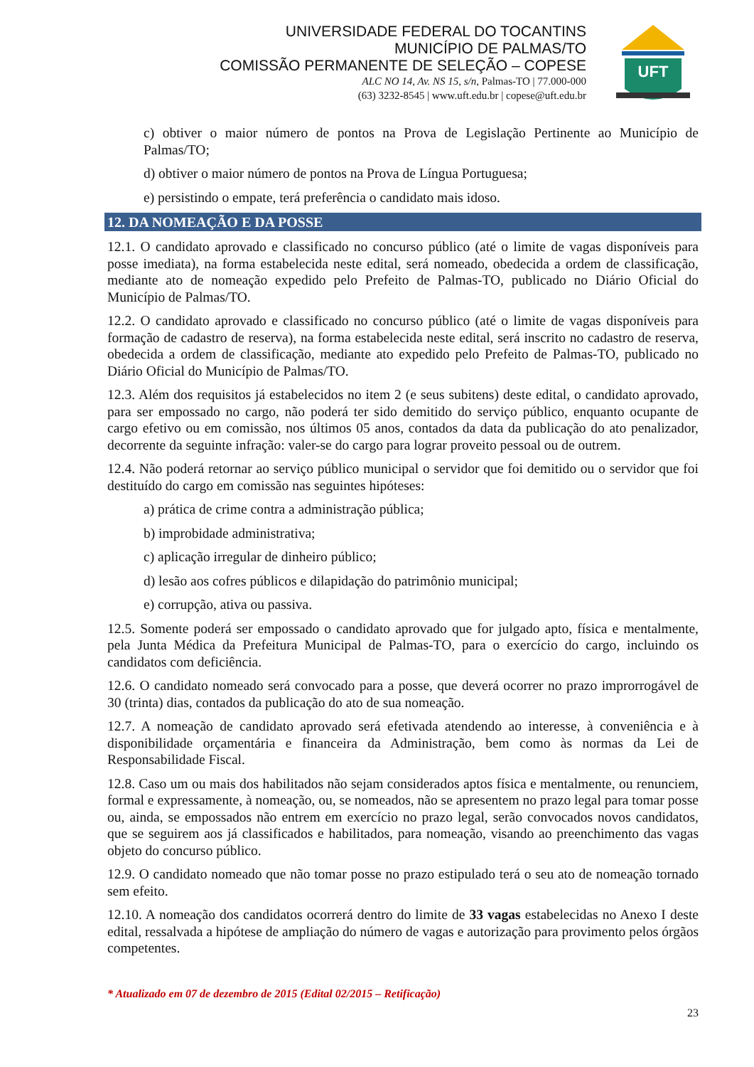UNIVERSIDADE FEDERAL DO TOCANTINS
MUNICÍPIO DE PALMAS/TO
COMISSÃO PERMANENTE DE SELEÇÃO – COPESE
ALC NO 14, Av. NS 15, s/n, Palmas-TO | 77.000-000
(63) 3232-8545 | www.uft.edu.br | copese@uft.edu.br
UFT
c) obtiver o maior número de pontos na Prova de Legislação Pertinente ao Município de Palmas/TO;
d) obtiver o maior número de pontos na Prova de Língua Portuguesa;
e) persistindo o empate, terá preferência o candidato mais idoso.
12. DA NOMEAÇÃO E DA POSSE
12.1. O candidato aprovado e classificado no concurso público (até o limite de vagas disponíveis para posse imediata), na forma estabelecida neste edital, será nomeado, obedecida a ordem de classificação, mediante ato de nomeação expedido pelo Prefeito de Palmas-TO, publicado no Diário Oficial do Município de Palmas/TO.
12.2. O candidato aprovado e classificado no concurso público (até o limite de vagas disponíveis para formação de cadastro de reserva), na forma estabelecida neste edital, será inscrito no cadastro de reserva, obedecida a ordem de classificação, mediante ato expedido pelo Prefeito de Palmas-TO, publicado no Diário Oficial do Município de Palmas/TO.
12.3. Além dos requisitos já estabelecidos no item 2 (e seus subitens) deste edital, o candidato aprovado, para ser empossado no cargo, não poderá ter sido demitido do serviço público, enquanto ocupante de cargo efetivo ou em comissão, nos últimos 05 anos, contados da data da publicação do ato penalizador, decorrente da seguinte infração: valer-se do cargo para lograr proveito pessoal ou de outrem.
12.4. Não poderá retornar ao serviço público municipal o servidor que foi demitido ou o servidor que foi destituído do cargo em comissão nas seguintes hipóteses:
a) prática de crime contra a administração pública;
b) improbidade administrativa;
c) aplicação irregular de dinheiro público;
d) lesão aos cofres públicos e dilapidação do patrimônio municipal;
e) corrupção, ativa ou passiva.
12.5. Somente poderá ser empossado o candidato aprovado que for julgado apto, física e mentalmente, pela Junta Médica da Prefeitura Municipal de Palmas-TO, para o exercício do cargo, incluindo os candidatos com deficiência.
12.6. O candidato nomeado será convocado para a posse, que deverá ocorrer no prazo improrrogável de 30 (trinta) dias, contados da publicação do ato de sua nomeação.
12.7. A nomeação de candidato aprovado será efetivada atendendo ao interesse, à conveniência e à disponibilidade orçamentária e financeira da Administração, bem como às normas da Lei de Responsabilidade Fiscal.
12.8. Caso um ou mais dos habilitados não sejam considerados aptos física e mentalmente, ou renunciem, formal e expressamente, à nomeação, ou, se nomeados, não se apresentem no prazo legal para tomar posse ou, ainda, se empossados não entrem em exercício no prazo legal, serão convocados novos candidatos, que se seguirem aos já classificados e habilitados, para nomeação, visando ao preenchimento das vagas objeto do concurso público.
12.9. O candidato nomeado que não tomar posse no prazo estipulado terá o seu ato de nomeação tornado sem efeito.
12.10. A nomeação dos candidatos ocorrerá dentro do limite de 33 vagas estabelecidas no Anexo I deste edital, ressalvada a hipótese de ampliação do número de vagas e autorização para provimento pelos órgãos competentes.
* Atualizado em 07 de dezembro de 2015 (Edital 02/2015 – Retificação)
23